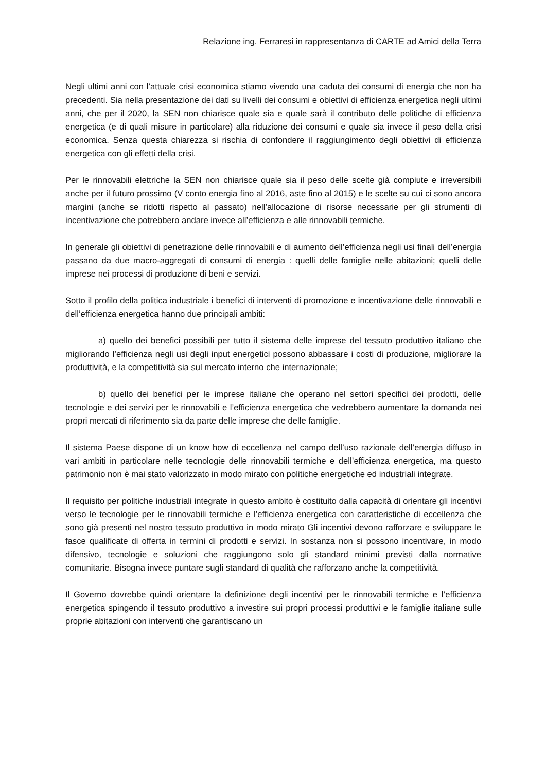Relazione ing. Ferraresi in rappresentanza di CARTE ad Amici della Terra
Negli ultimi anni con l’attuale crisi economica stiamo vivendo una caduta dei consumi di energia che non ha precedenti. Sia nella presentazione dei dati su livelli dei consumi e obiettivi di efficienza energetica negli ultimi anni, che per il 2020, la SEN non chiarisce quale sia e quale sarà il contributo delle politiche di efficienza energetica (e di quali misure in particolare) alla riduzione dei consumi e quale sia invece il peso della crisi economica. Senza questa chiarezza si rischia di confondere il raggiungimento degli obiettivi di efficienza energetica con gli effetti della crisi.
Per le rinnovabili elettriche la SEN non chiarisce quale sia il peso delle scelte già compiute e irreversibili anche per il futuro prossimo (V conto energia fino al 2016, aste fino al 2015) e le scelte su cui ci sono ancora margini (anche se ridotti rispetto al passato) nell’allocazione di risorse necessarie per gli strumenti di incentivazione che potrebbero andare invece all’efficienza e alle rinnovabili termiche.
In generale gli obiettivi di penetrazione delle rinnovabili e di aumento dell’efficienza negli usi finali dell’energia passano da due macro-aggregati di consumi di energia : quelli delle famiglie nelle abitazioni; quelli delle imprese nei processi di produzione di beni e servizi.
Sotto il profilo della politica industriale i benefici di interventi di promozione e incentivazione delle rinnovabili e dell’efficienza energetica hanno due principali ambiti:
a) quello dei benefici possibili per tutto il sistema delle imprese del tessuto produttivo italiano che migliorando l’efficienza negli usi degli input energetici possono abbassare i costi di produzione, migliorare la produttività, e la competitività sia sul mercato interno che internazionale;
b) quello dei benefici per le imprese italiane che operano nel settori specifici dei prodotti, delle tecnologie e dei servizi per le rinnovabili e l’efficienza energetica che vedrebbero aumentare la domanda nei propri mercati di riferimento sia da parte delle imprese che delle famiglie.
Il sistema Paese dispone di un know how di eccellenza nel campo dell’uso razionale dell’energia diffuso in vari ambiti in particolare nelle tecnologie delle rinnovabili termiche e dell’efficienza energetica, ma questo patrimonio non è mai stato valorizzato in modo mirato con politiche energetiche ed industriali integrate.
Il requisito per politiche industriali integrate in questo ambito è costituito dalla capacità di orientare gli incentivi verso le tecnologie per le rinnovabili termiche e l’efficienza energetica con caratteristiche di eccellenza che sono già presenti nel nostro tessuto produttivo in modo mirato Gli incentivi devono rafforzare e sviluppare le fasce qualificate di offerta in termini di prodotti e servizi. In sostanza non si possono incentivare, in modo difensivo, tecnologie e soluzioni che raggiungono solo gli standard minimi previsti dalla normative comunitarie. Bisogna invece puntare sugli standard di qualità che rafforzano anche la competitività.
Il Governo dovrebbe quindi orientare la definizione degli incentivi per le rinnovabili termiche e l’efficienza energetica spingendo il tessuto produttivo a investire sui propri processi produttivi e le famiglie italiane sulle proprie abitazioni con interventi che garantiscano un